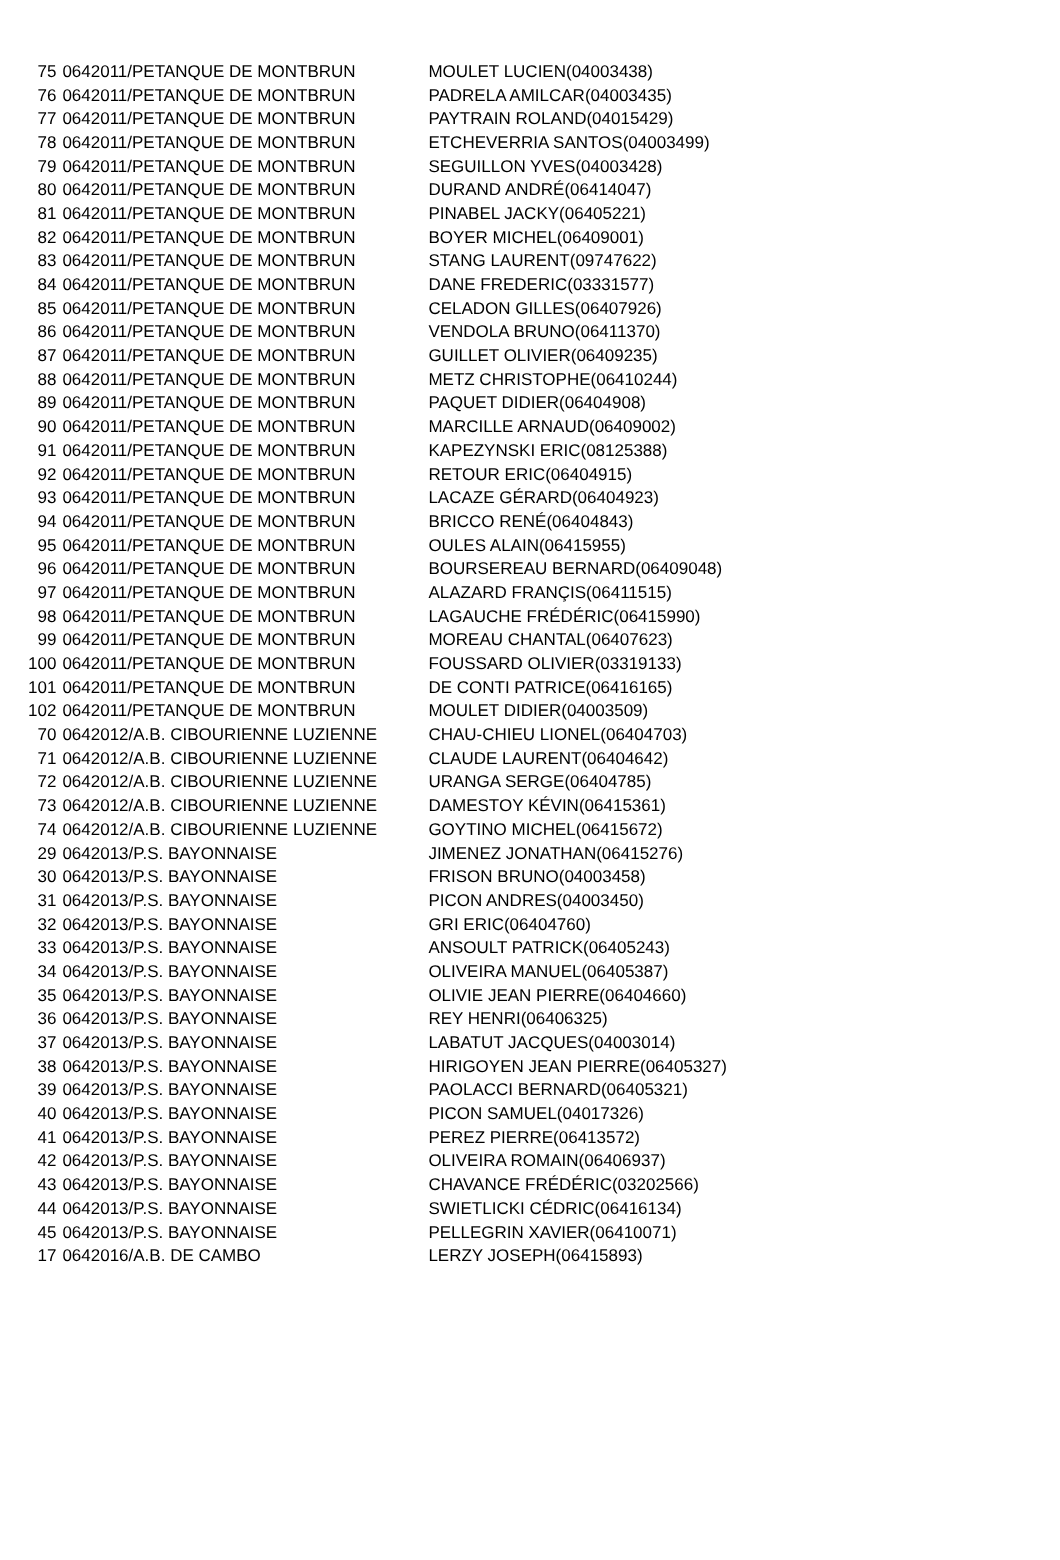| 75 | 0642011/PETANQUE DE MONTBRUN | MOULET LUCIEN(04003438) |
| 76 | 0642011/PETANQUE DE MONTBRUN | PADRELA AMILCAR(04003435) |
| 77 | 0642011/PETANQUE DE MONTBRUN | PAYTRAIN ROLAND(04015429) |
| 78 | 0642011/PETANQUE DE MONTBRUN | ETCHEVERRIA SANTOS(04003499) |
| 79 | 0642011/PETANQUE DE MONTBRUN | SEGUILLON YVES(04003428) |
| 80 | 0642011/PETANQUE DE MONTBRUN | DURAND ANDRÉ(06414047) |
| 81 | 0642011/PETANQUE DE MONTBRUN | PINABEL JACKY(06405221) |
| 82 | 0642011/PETANQUE DE MONTBRUN | BOYER MICHEL(06409001) |
| 83 | 0642011/PETANQUE DE MONTBRUN | STANG LAURENT(09747622) |
| 84 | 0642011/PETANQUE DE MONTBRUN | DANE FREDERIC(03331577) |
| 85 | 0642011/PETANQUE DE MONTBRUN | CELADON GILLES(06407926) |
| 86 | 0642011/PETANQUE DE MONTBRUN | VENDOLA BRUNO(06411370) |
| 87 | 0642011/PETANQUE DE MONTBRUN | GUILLET OLIVIER(06409235) |
| 88 | 0642011/PETANQUE DE MONTBRUN | METZ CHRISTOPHE(06410244) |
| 89 | 0642011/PETANQUE DE MONTBRUN | PAQUET DIDIER(06404908) |
| 90 | 0642011/PETANQUE DE MONTBRUN | MARCILLE ARNAUD(06409002) |
| 91 | 0642011/PETANQUE DE MONTBRUN | KAPEZYNSKI ERIC(08125388) |
| 92 | 0642011/PETANQUE DE MONTBRUN | RETOUR ERIC(06404915) |
| 93 | 0642011/PETANQUE DE MONTBRUN | LACAZE GÉRARD(06404923) |
| 94 | 0642011/PETANQUE DE MONTBRUN | BRICCO RENÉ(06404843) |
| 95 | 0642011/PETANQUE DE MONTBRUN | OULES ALAIN(06415955) |
| 96 | 0642011/PETANQUE DE MONTBRUN | BOURSEREAU BERNARD(06409048) |
| 97 | 0642011/PETANQUE DE MONTBRUN | ALAZARD FRANÇIS(06411515) |
| 98 | 0642011/PETANQUE DE MONTBRUN | LAGAUCHE FRÉDÉRIC(06415990) |
| 99 | 0642011/PETANQUE DE MONTBRUN | MOREAU CHANTAL(06407623) |
| 100 | 0642011/PETANQUE DE MONTBRUN | FOUSSARD OLIVIER(03319133) |
| 101 | 0642011/PETANQUE DE MONTBRUN | DE CONTI PATRICE(06416165) |
| 102 | 0642011/PETANQUE DE MONTBRUN | MOULET DIDIER(04003509) |
| 70 | 0642012/A.B. CIBOURIENNE LUZIENNE | CHAU-CHIEU LIONEL(06404703) |
| 71 | 0642012/A.B. CIBOURIENNE LUZIENNE | CLAUDE LAURENT(06404642) |
| 72 | 0642012/A.B. CIBOURIENNE LUZIENNE | URANGA SERGE(06404785) |
| 73 | 0642012/A.B. CIBOURIENNE LUZIENNE | DAMESTOY KÉVIN(06415361) |
| 74 | 0642012/A.B. CIBOURIENNE LUZIENNE | GOYTINO MICHEL(06415672) |
| 29 | 0642013/P.S. BAYONNAISE | JIMENEZ JONATHAN(06415276) |
| 30 | 0642013/P.S. BAYONNAISE | FRISON BRUNO(04003458) |
| 31 | 0642013/P.S. BAYONNAISE | PICON ANDRES(04003450) |
| 32 | 0642013/P.S. BAYONNAISE | GRI ERIC(06404760) |
| 33 | 0642013/P.S. BAYONNAISE | ANSOULT PATRICK(06405243) |
| 34 | 0642013/P.S. BAYONNAISE | OLIVEIRA MANUEL(06405387) |
| 35 | 0642013/P.S. BAYONNAISE | OLIVIE JEAN PIERRE(06404660) |
| 36 | 0642013/P.S. BAYONNAISE | REY HENRI(06406325) |
| 37 | 0642013/P.S. BAYONNAISE | LABATUT JACQUES(04003014) |
| 38 | 0642013/P.S. BAYONNAISE | HIRIGOYEN JEAN PIERRE(06405327) |
| 39 | 0642013/P.S. BAYONNAISE | PAOLACCI BERNARD(06405321) |
| 40 | 0642013/P.S. BAYONNAISE | PICON SAMUEL(04017326) |
| 41 | 0642013/P.S. BAYONNAISE | PEREZ PIERRE(06413572) |
| 42 | 0642013/P.S. BAYONNAISE | OLIVEIRA ROMAIN(06406937) |
| 43 | 0642013/P.S. BAYONNAISE | CHAVANCE FRÉDÉRIC(03202566) |
| 44 | 0642013/P.S. BAYONNAISE | SWIETLICKI CÉDRIC(06416134) |
| 45 | 0642013/P.S. BAYONNAISE | PELLEGRIN XAVIER(06410071) |
| 17 | 0642016/A.B. DE CAMBO | LERZY JOSEPH(06415893) |